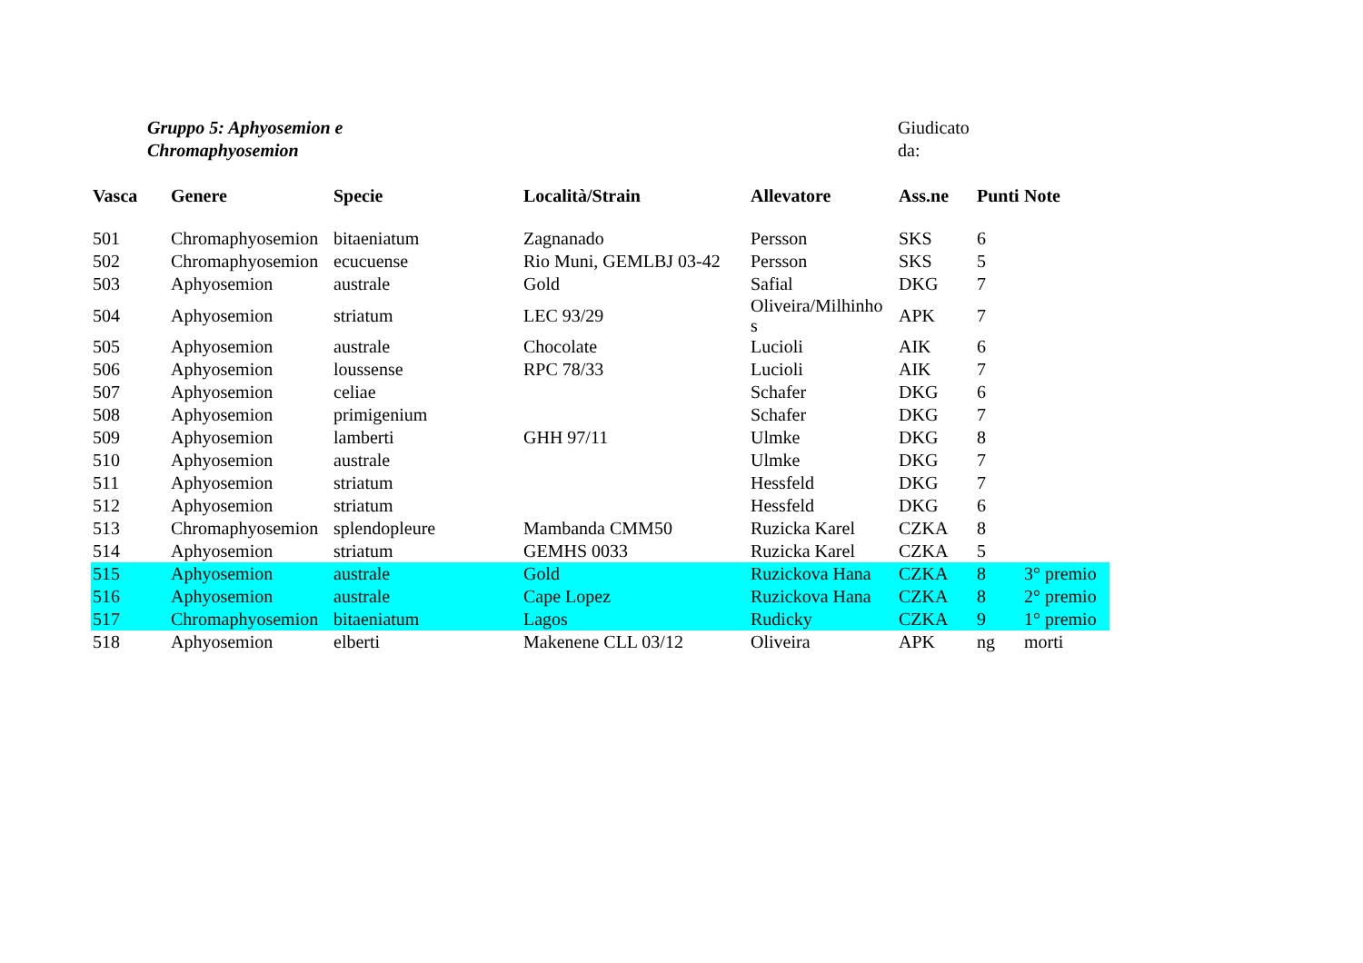Gruppo 5: Aphyosemion e
Chromaphyosemion
Giudicato
da:
| Vasca | Genere | Specie | Località/Strain | Allevatore | Ass.ne | Punti | Note |
| --- | --- | --- | --- | --- | --- | --- | --- |
| 501 | Chromaphyosemion | bitaeniatum | Zagnanado | Persson | SKS | 6 | |
| 502 | Chromaphyosemion | ecucuense | Rio Muni, GEMLBJ 03-42 | Persson | SKS | 5 | |
| 503 | Aphyosemion | australe | Gold | Safial | DKG | 7 | |
| 504 | Aphyosemion | striatum | LEC 93/29 | Oliveira/Milhinho s | APK | 7 | |
| 505 | Aphyosemion | australe | Chocolate | Lucioli | AIK | 6 | |
| 506 | Aphyosemion | loussense | RPC 78/33 | Lucioli | AIK | 7 | |
| 507 | Aphyosemion | celiae | | Schafer | DKG | 6 | |
| 508 | Aphyosemion | primigenium | | Schafer | DKG | 7 | |
| 509 | Aphyosemion | lamberti | GHH 97/11 | Ulmke | DKG | 8 | |
| 510 | Aphyosemion | australe | | Ulmke | DKG | 7 | |
| 511 | Aphyosemion | striatum | | Hessfeld | DKG | 7 | |
| 512 | Aphyosemion | striatum | | Hessfeld | DKG | 6 | |
| 513 | Chromaphyosemion | splendopleure | Mambanda CMM50 | Ruzicka Karel | CZKA | 8 | |
| 514 | Aphyosemion | striatum | GEMHS 0033 | Ruzicka Karel | CZKA | 5 | |
| 515 | Aphyosemion | australe | Gold | Ruzickova Hana | CZKA | 8 | 3° premio |
| 516 | Aphyosemion | australe | Cape Lopez | Ruzickova Hana | CZKA | 8 | 2° premio |
| 517 | Chromaphyosemion | bitaeniatum | Lagos | Rudicky | CZKA | 9 | 1° premio |
| 518 | Aphyosemion | elberti | Makenene CLL 03/12 | Oliveira | APK | ng | morti |